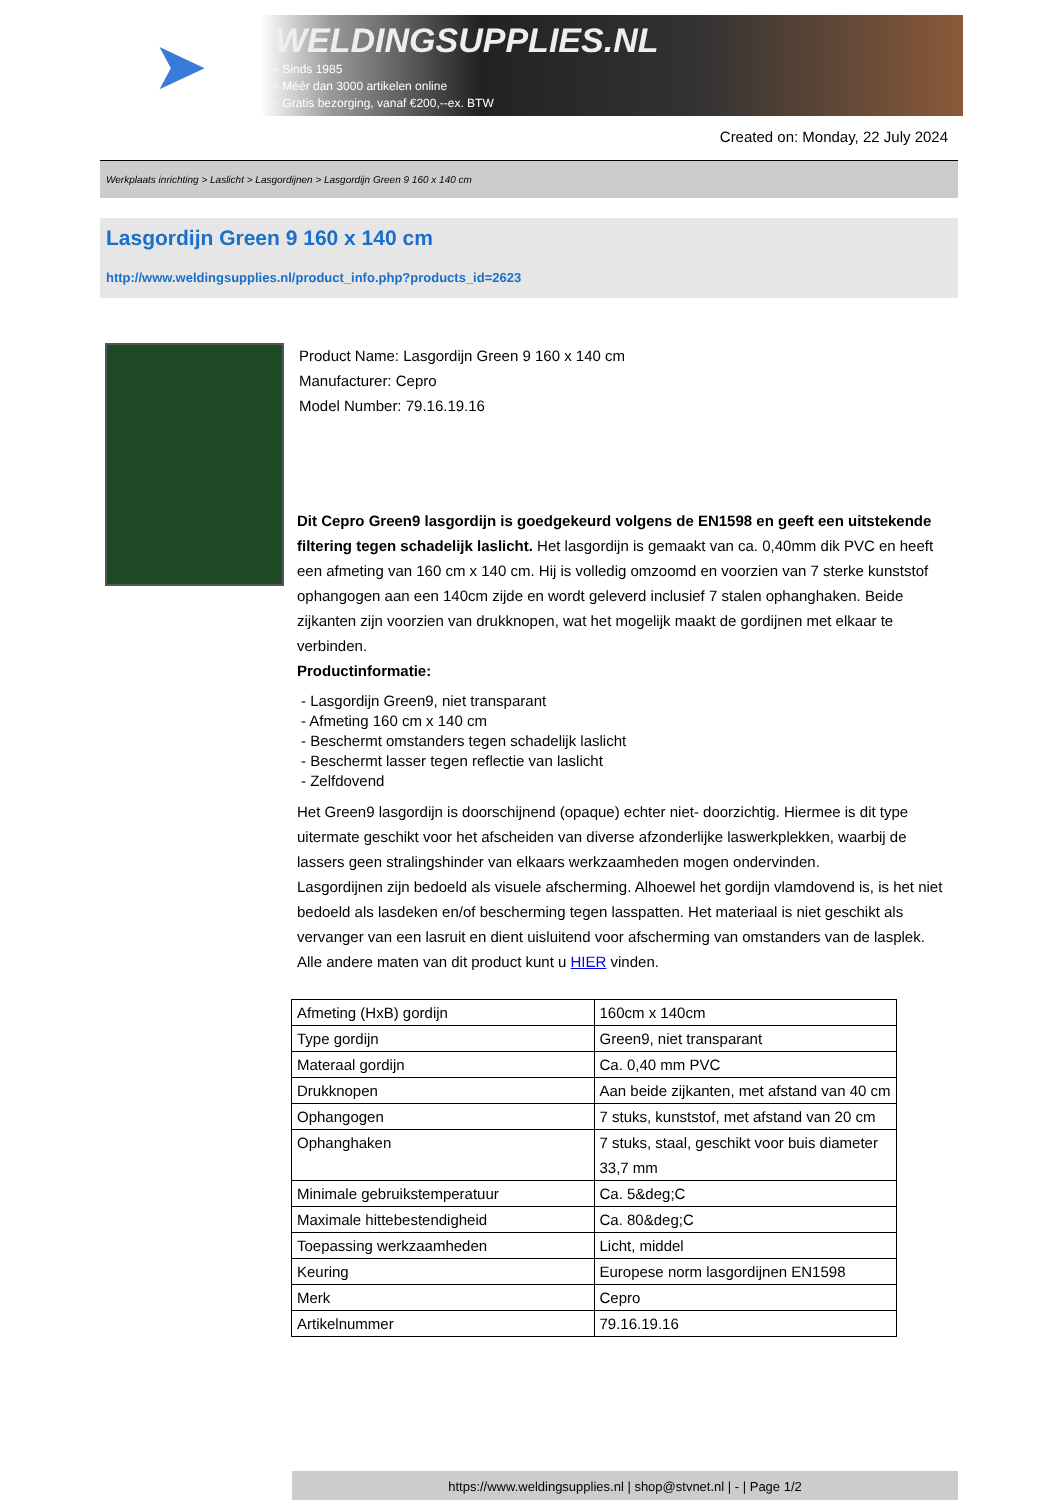➤
WELDINGSUPPLIES.NL
- Sinds 1985
- Méér dan 3000 artikelen online
- Gratis bezorging, vanaf €200,--ex. BTW
Created on: Monday, 22 July 2024
Werkplaats inrichting > Laslicht > Lasgordijnen > Lasgordijn Green 9 160 x 140 cm
Lasgordijn Green 9 160 x 140 cm
http://www.weldingsupplies.nl/product_info.php?products_id=2623
Product Name: Lasgordijn Green 9 160 x 140 cm
Manufacturer: Cepro
Model Number: 79.16.19.16
Dit Cepro Green9 lasgordijn is goedgekeurd volgens de EN1598 en geeft een uitstekende filtering tegen schadelijk laslicht. Het lasgordijn is gemaakt van ca. 0,40mm dik PVC en heeft een afmeting van 160 cm x 140 cm. Hij is volledig omzoomd en voorzien van 7 sterke kunststof ophangogen aan een 140cm zijde en wordt geleverd inclusief 7 stalen ophanghaken. Beide zijkanten zijn voorzien van drukknopen, wat het mogelijk maakt de gordijnen met elkaar te verbinden.
Productinformatie:
- Lasgordijn Green9, niet transparant
- Afmeting 160 cm x 140 cm
- Beschermt omstanders tegen schadelijk laslicht
- Beschermt lasser tegen reflectie van laslicht
- Zelfdovend
Het Green9 lasgordijn is doorschijnend (opaque) echter niet- doorzichtig. Hiermee is dit type uitermate geschikt voor het afscheiden van diverse afzonderlijke laswerkplekken, waarbij de lassers geen stralingshinder van elkaars werkzaamheden mogen ondervinden.
Lasgordijnen zijn bedoeld als visuele afscherming. Alhoewel het gordijn vlamdovend is, is het niet bedoeld als lasdeken en/of bescherming tegen lasspatten. Het materiaal is niet geschikt als vervanger van een lasruit en dient uisluitend voor afscherming van omstanders van de lasplek.
Alle andere maten van dit product kunt u HIER vinden.
| Afmeting (HxB) gordijn | 160cm x 140cm |
| Type gordijn | Green9, niet transparant |
| Materaal gordijn | Ca. 0,40 mm PVC |
| Drukknopen | Aan beide zijkanten, met afstand van 40 cm |
| Ophangogen | 7 stuks, kunststof, met afstand van 20 cm |
| Ophanghaken | 7 stuks, staal, geschikt voor buis diameter 33,7 mm |
| Minimale gebruikstemperatuur | Ca. 5&deg;C |
| Maximale hittebestendigheid | Ca. 80&deg;C |
| Toepassing werkzaamheden | Licht, middel |
| Keuring | Europese norm lasgordijnen EN1598 |
| Merk | Cepro |
| Artikelnummer | 79.16.19.16 |
https://www.weldingsupplies.nl | shop@stvnet.nl | - | Page 1/2